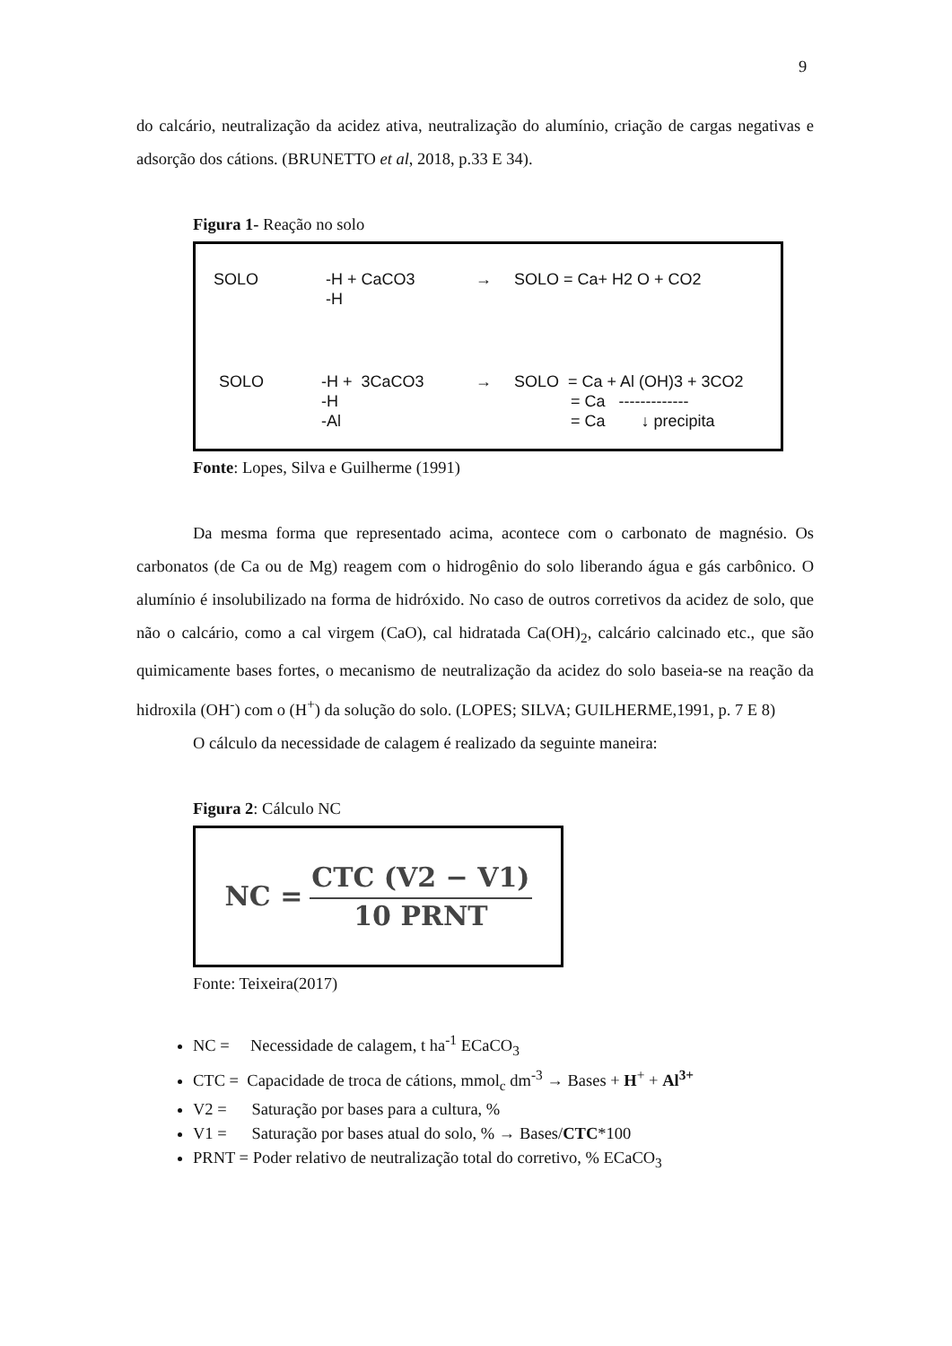9
do calcário, neutralização da acidez ativa, neutralização do alumínio, criação de cargas negativas e adsorção dos cátions. (BRUNETTO et al, 2018, p.33 E 34).
Figura 1- Reação no solo
SOLO
-H + CaCO3
-H
→ SOLO = Ca+ H2 O + CO2
SOLO
-H + 3CaCO3
-H
-Al
→ SOLO = Ca + Al (OH)3 + 3CO2
= Ca -------------
= Ca ↓ precipita
Fonte: Lopes, Silva e Guilherme (1991)
Da mesma forma que representado acima, acontece com o carbonato de magnésio. Os carbonatos (de Ca ou de Mg) reagem com o hidrogênio do solo liberando água e gás carbônico. O alumínio é insolubilizado na forma de hidróxido. No caso de outros corretivos da acidez de solo, que não o calcário, como a cal virgem (CaO), cal hidratada Ca(OH)<sub>2</sub>, calcário calcinado etc., que são quimicamente bases fortes, o mecanismo de neutralização da acidez do solo baseia-se na reação da hidroxila (OH<sup>-</sup>) com o (H<sup>+</sup>) da solução do solo. (LOPES; SILVA; GUILHERME,1991, p. 7 E 8)
O cálculo da necessidade de calagem é realizado da seguinte maneira:
Figura 2: Cálculo NC
NC =
CTC (V2 − V1)
10 PRNT
Fonte: Teixeira(2017)
NC = Necessidade de calagem, t ha<sup>-1</sup> ECaCO<sub>3</sub>
CTC = Capacidade de troca de cátions, mmol<sub>c</sub> dm<sup>-3</sup> → Bases + H<sup>+</sup> + Al<sup>3+</sup>
V2 = Saturação por bases para a cultura, %
V1 = Saturação por bases atual do solo, % → Bases/CTC*100
PRNT = Poder relativo de neutralização total do corretivo, % ECaCO<sub>3</sub>